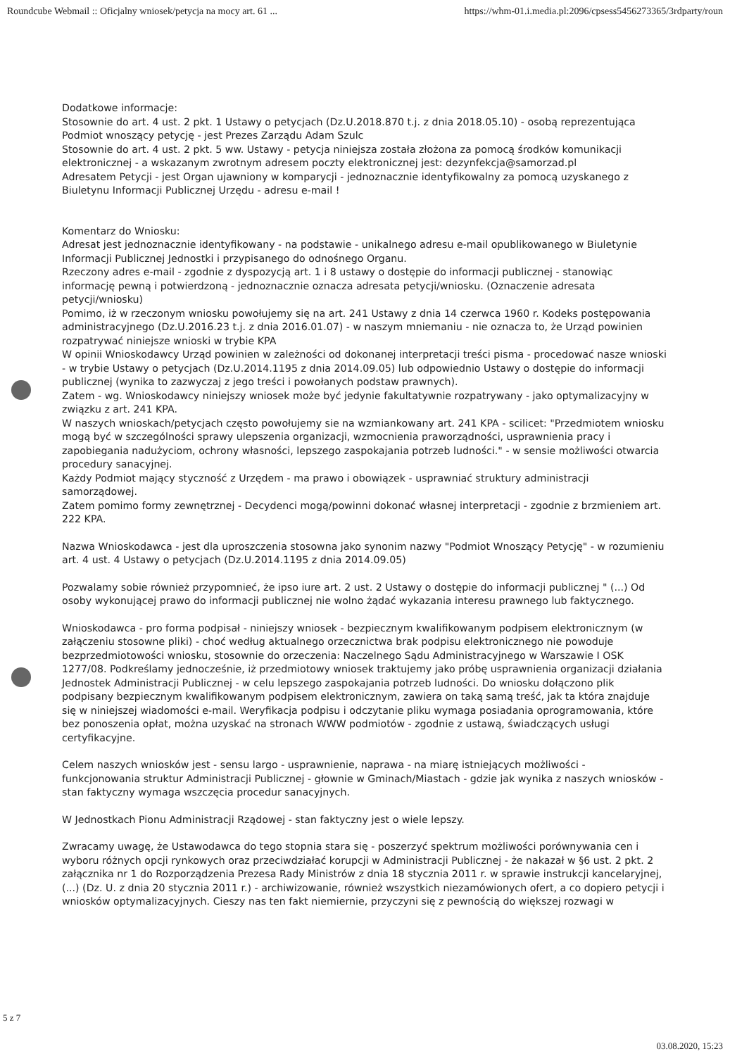Roundcube Webmail :: Oficjalny wniosek/petycja na mocy art. 61 ... https://whm-01.i.media.pl:2096/cpsess5456273365/3rdparty/roun
Dodatkowe informacje:
Stosownie do art. 4 ust. 2 pkt. 1 Ustawy o petycjach (Dz.U.2018.870 t.j. z dnia 2018.05.10) - osobą reprezentująca Podmiot wnoszący petycję - jest Prezes Zarządu Adam Szulc
Stosownie do art. 4 ust. 2 pkt. 5 ww. Ustawy - petycja niniejsza została złożona za pomocą środków komunikacji elektronicznej - a wskazanym zwrotnym adresem poczty elektronicznej jest: dezynfekcja@samorzad.pl
Adresatem Petycji - jest Organ ujawniony w komparycji - jednoznacznie identyfikowalny za pomocą uzyskanego z Biuletynu Informacji Publicznej Urzędu - adresu e-mail !
Komentarz do Wniosku:
Adresat jest jednoznacznie identyfikowany - na podstawie - unikalnego adresu e-mail opublikowanego w Biuletynie Informacji Publicznej Jednostki i przypisanego do odnośnego Organu.
Rzeczony adres e-mail - zgodnie z dyspozycją art. 1 i 8 ustawy o dostępie do informacji publicznej - stanowiąc informację pewną i potwierdzoną - jednoznacznie oznacza adresata petycji/wniosku. (Oznaczenie adresata petycji/wniosku)
Pomimo, iż w rzeczonym wniosku powołujemy się na art. 241 Ustawy z dnia 14 czerwca 1960 r. Kodeks postępowania administracyjnego (Dz.U.2016.23 t.j. z dnia 2016.01.07) - w naszym mniemaniu - nie oznacza to, że Urząd powinien rozpatrywać niniejsze wnioski w trybie KPA
W opinii Wnioskodawcy Urząd powinien w zależności od dokonanej interpretacji treści pisma - procedować nasze wnioski - w trybie Ustawy o petycjach (Dz.U.2014.1195 z dnia 2014.09.05) lub odpowiednio Ustawy o dostępie do informacji publicznej (wynika to zazwyczaj z jego treści i powołanych podstaw prawnych).
Zatem - wg. Wnioskodawcy niniejszy wniosek może być jedynie fakultatywnie rozpatrywany - jako optymalizacyjny w związku z art. 241 KPA.
W naszych wnioskach/petycjach często powołujemy sie na wzmiankowany art. 241 KPA - scilicet: "Przedmiotem wniosku mogą być w szczególności sprawy ulepszenia organizacji, wzmocnienia praworządności, usprawnienia pracy i zapobiegania nadużyciom, ochrony własności, lepszego zaspokajania potrzeb ludności." - w sensie możliwości otwarcia procedury sanacyjnej.
Każdy Podmiot mający styczność z Urzędem - ma prawo i obowiązek - usprawniać struktury administracji samorządowej.
Zatem pomimo formy zewnętrznej - Decydenci mogą/powinni dokonać własnej interpretacji - zgodnie z brzmieniem art. 222 KPA.
Nazwa Wnioskodawca - jest dla uproszczenia stosowna jako synonim nazwy "Podmiot Wnoszący Petycję" - w rozumieniu art. 4 ust. 4 Ustawy o petycjach (Dz.U.2014.1195 z dnia 2014.09.05)
Pozwalamy sobie również przypomnieć, że ipso iure art. 2 ust. 2 Ustawy o dostępie do informacji publicznej " (...) Od osoby wykonującej prawo do informacji publicznej nie wolno żądać wykazania interesu prawnego lub faktycznego.
Wnioskodawca - pro forma podpisał - niniejszy wniosek - bezpiecznym kwalifikowanym podpisem elektronicznym (w załączeniu stosowne pliki) - choć według aktualnego orzecznictwa brak podpisu elektronicznego nie powoduje bezprzedmiotowości wniosku, stosownie do orzeczenia: Naczelnego Sądu Administracyjnego w Warszawie I OSK 1277/08. Podkreślamy jednocześnie, iż przedmiotowy wniosek traktujemy jako próbę usprawnienia organizacji działania Jednostek Administracji Publicznej - w celu lepszego zaspokajania potrzeb ludności. Do wniosku dołączono plik podpisany bezpiecznym kwalifikowanym podpisem elektronicznym, zawiera on taką samą treść, jak ta która znajduje się w niniejszej wiadomości e-mail. Weryfikacja podpisu i odczytanie pliku wymaga posiadania oprogramowania, które bez ponoszenia opłat, można uzyskać na stronach WWW podmiotów - zgodnie z ustawą, świadczących usługi certyfikacyjne.
Celem naszych wniosków jest - sensu largo - usprawnienie, naprawa - na miarę istniejących możliwości - funkcjonowania struktur Administracji Publicznej - głownie w Gminach/Miastach - gdzie jak wynika z naszych wniosków - stan faktyczny wymaga wszczęcia procedur sanacyjnych.
W Jednostkach Pionu Administracji Rządowej - stan faktyczny jest o wiele lepszy.
Zwracamy uwagę, że Ustawodawca do tego stopnia stara się - poszerzyć spektrum możliwości porównywania cen i wyboru różnych opcji rynkowych oraz przeciwdziałać korupcji w Administracji Publicznej - że nakazał w §6 ust. 2 pkt. 2 załącznika nr 1 do Rozporządzenia Prezesa Rady Ministrów z dnia 18 stycznia 2011 r. w sprawie instrukcji kancelaryjnej, (...) (Dz. U. z dnia 20 stycznia 2011 r.) - archiwizowanie, również wszystkich niezamówionych ofert, a co dopiero petycji i wniosków optymalizacyjnych. Cieszy nas ten fakt niemiernie, przyczyni się z pewnością do większej rozwagi w
5 z 7
03.08.2020, 15:23